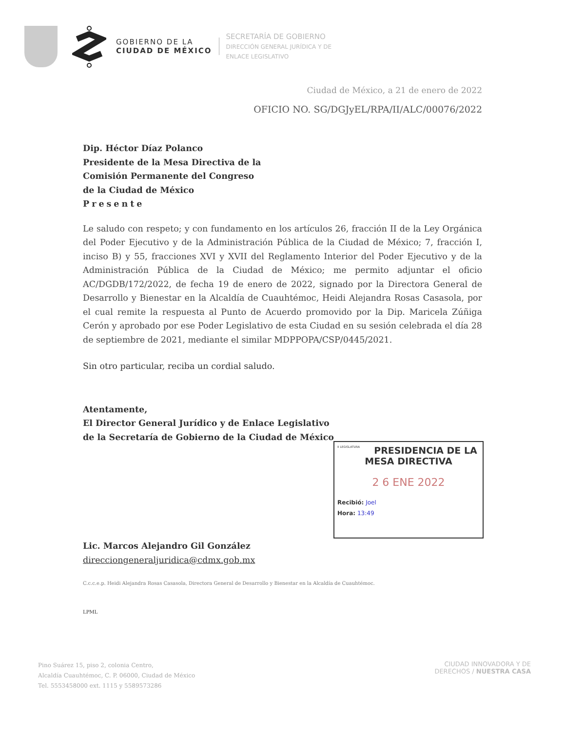GOBIERNO DE LA
CIUDAD DE MÉXICO
SECRETARÍA DE GOBIERNO
DIRECCIÓN GENERAL JURÍDICA Y DE
ENLACE LEGISLATIVO
Ciudad de México, a 21 de enero de 2022
OFICIO NO. SG/DGJyEL/RPA/II/ALC/00076/2022
Dip. Héctor Díaz Polanco
Presidente de la Mesa Directiva de la
Comisión Permanente del Congreso
de la Ciudad de México
Presente
Le saludo con respeto; y con fundamento en los artículos 26, fracción II de la Ley Orgánica del Poder Ejecutivo y de la Administración Pública de la Ciudad de México; 7, fracción I, inciso B) y 55, fracciones XVI y XVII del Reglamento Interior del Poder Ejecutivo y de la Administración Pública de la Ciudad de México; me permito adjuntar el oficio AC/DGDB/172/2022, de fecha 19 de enero de 2022, signado por la Directora General de Desarrollo y Bienestar en la Alcaldía de Cuauhtémoc, Heidi Alejandra Rosas Casasola, por el cual remite la respuesta al Punto de Acuerdo promovido por la Dip. Maricela Zúñiga Cerón y aprobado por ese Poder Legislativo de esta Ciudad en su sesión celebrada el día 28 de septiembre de 2021, mediante el similar MDPPOPA/CSP/0445/2021.
Sin otro particular, reciba un cordial saludo.
Atentamente,
El Director General Jurídico y de Enlace Legislativo
de la Secretaría de Gobierno de la Ciudad de México
Lic. Marcos Alejandro Gil González
direcciongeneraljuridica@cdmx.gob.mx
C.c.c.e.p. Heidi Alejandra Rosas Casasola, Directora General de Desarrollo y Bienestar en la Alcaldía de Cuauhtémoc.
LPML
II LEGISLATURA
PRESIDENCIA DE LA
MESA DIRECTIVA
2 6 ENE 2022
Recibió: Joel
Hora: 13:49
Pino Suárez 15, piso 2, colonia Centro,
Alcaldía Cuauhtémoc, C. P. 06000, Ciudad de México
Tel. 5553458000 ext. 1115 y 5589573286
CIUDAD INNOVADORA Y DE
DERECHOS / NUESTRA CASA